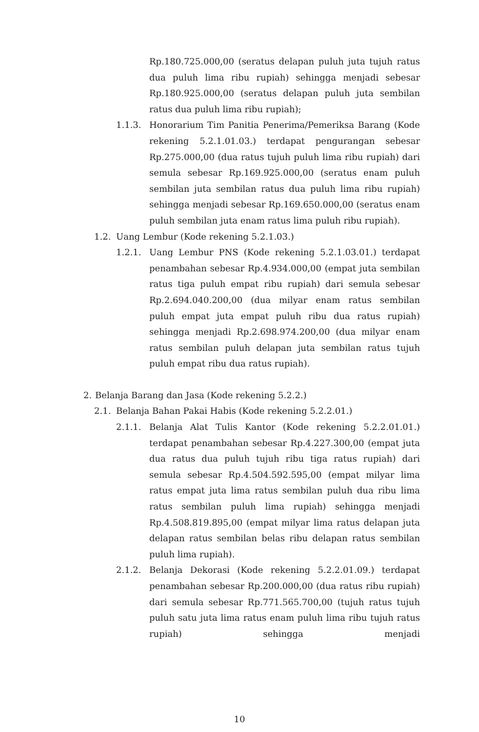Rp.180.725.000,00 (seratus delapan puluh juta tujuh ratus dua puluh lima ribu rupiah) sehingga menjadi sebesar Rp.180.925.000,00 (seratus delapan puluh juta sembilan ratus dua puluh lima ribu rupiah);
1.1.3. Honorarium Tim Panitia Penerima/Pemeriksa Barang (Kode rekening 5.2.1.01.03.) terdapat pengurangan sebesar Rp.275.000,00 (dua ratus tujuh puluh lima ribu rupiah) dari semula sebesar Rp.169.925.000,00 (seratus enam puluh sembilan juta sembilan ratus dua puluh lima ribu rupiah) sehingga menjadi sebesar Rp.169.650.000,00 (seratus enam puluh sembilan juta enam ratus lima puluh ribu rupiah).
1.2. Uang Lembur (Kode rekening 5.2.1.03.)
1.2.1. Uang Lembur PNS (Kode rekening 5.2.1.03.01.) terdapat penambahan sebesar Rp.4.934.000,00 (empat juta sembilan ratus tiga puluh empat ribu rupiah) dari semula sebesar Rp.2.694.040.200,00 (dua milyar enam ratus sembilan puluh empat juta empat puluh ribu dua ratus rupiah) sehingga menjadi Rp.2.698.974.200,00 (dua milyar enam ratus sembilan puluh delapan juta sembilan ratus tujuh puluh empat ribu dua ratus rupiah).
2. Belanja Barang dan Jasa (Kode rekening 5.2.2.)
2.1. Belanja Bahan Pakai Habis (Kode rekening 5.2.2.01.)
2.1.1. Belanja Alat Tulis Kantor (Kode rekening 5.2.2.01.01.) terdapat penambahan sebesar Rp.4.227.300,00 (empat juta dua ratus dua puluh tujuh ribu tiga ratus rupiah) dari semula sebesar Rp.4.504.592.595,00 (empat milyar lima ratus empat juta lima ratus sembilan puluh dua ribu lima ratus sembilan puluh lima rupiah) sehingga menjadi Rp.4.508.819.895,00 (empat milyar lima ratus delapan juta delapan ratus sembilan belas ribu delapan ratus sembilan puluh lima rupiah).
2.1.2. Belanja Dekorasi (Kode rekening 5.2.2.01.09.) terdapat penambahan sebesar Rp.200.000,00 (dua ratus ribu rupiah) dari semula sebesar Rp.771.565.700,00 (tujuh ratus tujuh puluh satu juta lima ratus enam puluh lima ribu tujuh ratus rupiah) sehingga menjadi
10